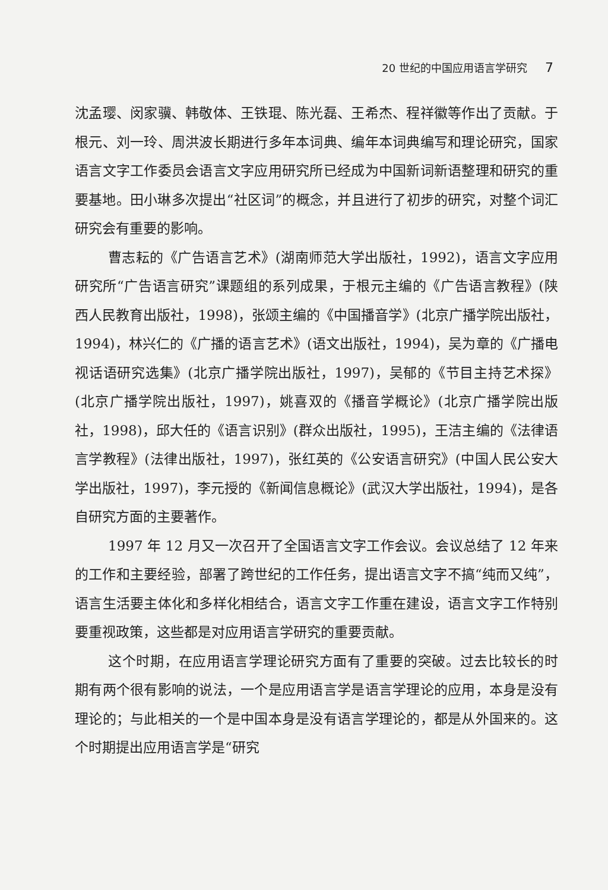20 世纪的中国应用语言学研究 7
沈孟璎、闵家骥、韩敬体、王铁琨、陈光磊、王希杰、程祥徽等作出了贡献。于根元、刘一玲、周洪波长期进行多年本词典、编年本词典编写和理论研究，国家语言文字工作委员会语言文字应用研究所已经成为中国新词新语整理和研究的重要基地。田小琳多次提出“社区词”的概念，并且进行了初步的研究，对整个词汇研究会有重要的影响。
曹志耘的《广告语言艺术》(湖南师范大学出版社，1992)，语言文字应用研究所“广告语言研究”课题组的系列成果，于根元主编的《广告语言教程》(陕西人民教育出版社，1998)，张颂主编的《中国播音学》(北京广播学院出版社，1994)，林兴仁的《广播的语言艺术》(语文出版社，1994)，吴为章的《广播电视话语研究选集》(北京广播学院出版社，1997)，吴郁的《节目主持艺术探》(北京广播学院出版社，1997)，姚喜双的《播音学概论》(北京广播学院出版社，1998)，邱大任的《语言识别》(群众出版社，1995)，王洁主编的《法律语言学教程》(法律出版社，1997)，张红英的《公安语言研究》(中国人民公安大学出版社，1997)，李元授的《新闻信息概论》(武汉大学出版社，1994)，是各自研究方面的主要著作。
1997 年 12 月又一次召开了全国语言文字工作会议。会议总结了 12 年来的工作和主要经验，部署了跨世纪的工作任务，提出语言文字不搞“纯而又纯”，语言生活要主体化和多样化相结合，语言文字工作重在建设，语言文字工作特别要重视政策，这些都是对应用语言学研究的重要贡献。
这个时期，在应用语言学理论研究方面有了重要的突破。过去比较长的时期有两个很有影响的说法，一个是应用语言学是语言学理论的应用，本身是没有理论的；与此相关的一个是中国本身是没有语言学理论的，都是从外国来的。这个时期提出应用语言学是“研究